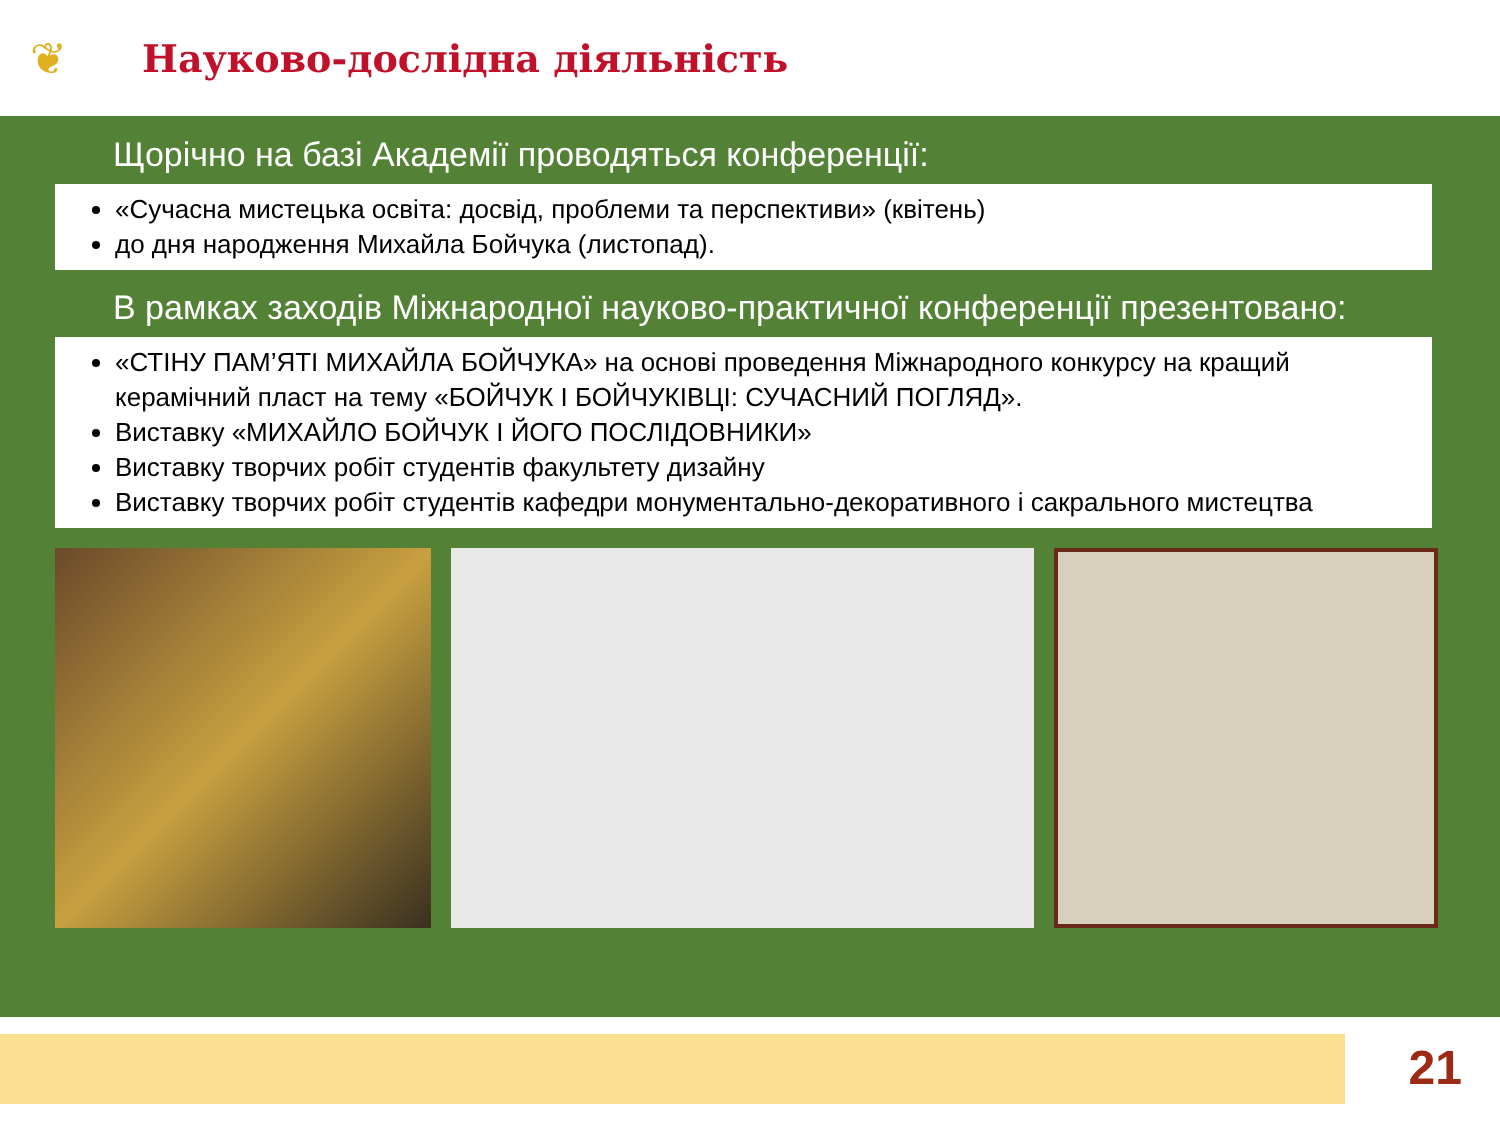❦
Науково-дослідна діяльність
Щорічно на базі Академії проводяться конференції:
«Сучасна мистецька освіта: досвід, проблеми та перспективи» (квітень)
до дня народження Михайла Бойчука (листопад).
В рамках заходів Міжнародної науково-практичної конференції презентовано:
«СТІНУ ПАМ’ЯТІ МИХАЙЛА БОЙЧУКА» на основі проведення Міжнародного конкурсу на кращий керамічний пласт на тему «БОЙЧУК І БОЙЧУКІВЦІ: СУЧАСНИЙ ПОГЛЯД».
Виставку «МИХАЙЛО БОЙЧУК І ЙОГО ПОСЛІДОВНИКИ»
Виставку творчих робіт студентів факультету дизайну
Виставку творчих робіт студентів кафедри монументально-декоративного і сакрального мистецтва
21